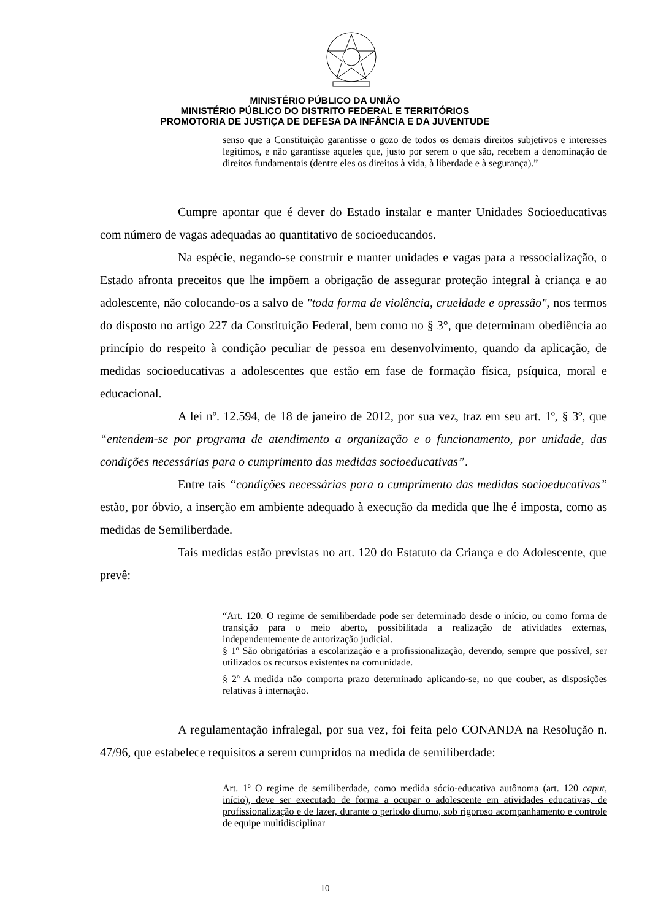MINISTÉRIO PÚBLICO DA UNIÃO
MINISTÉRIO PÚBLICO DO DISTRITO FEDERAL E TERRITÓRIOS
PROMOTORIA DE JUSTIÇA DE DEFESA DA INFÂNCIA E DA JUVENTUDE
senso que a Constituição garantisse o gozo de todos os demais direitos subjetivos e interesses legítimos, e não garantisse aqueles que, justo por serem o que são, recebem a denominação de direitos fundamentais (dentre eles os direitos à vida, à liberdade e à segurança).”
Cumpre apontar que é dever do Estado instalar e manter Unidades Socioeducativas com número de vagas adequadas ao quantitativo de socioeducandos.
Na espécie, negando-se construir e manter unidades e vagas para a ressocialização, o Estado afronta preceitos que lhe impõem a obrigação de assegurar proteção integral à criança e ao adolescente, não colocando-os a salvo de "toda forma de violência, crueldade e opressão", nos termos do disposto no artigo 227 da Constituição Federal, bem como no § 3°, que determinam obediência ao princípio do respeito à condição peculiar de pessoa em desenvolvimento, quando da aplicação, de medidas socioeducativas a adolescentes que estão em fase de formação física, psíquica, moral e educacional.
A lei nº. 12.594, de 18 de janeiro de 2012, por sua vez, traz em seu art. 1º, § 3º, que “entendem-se por programa de atendimento a organização e o funcionamento, por unidade, das condições necessárias para o cumprimento das medidas socioeducativas”.
Entre tais “condições necessárias para o cumprimento das medidas socioeducativas” estão, por óbvio, a inserção em ambiente adequado à execução da medida que lhe é imposta, como as medidas de Semiliberdade.
Tais medidas estão previstas no art. 120 do Estatuto da Criança e do Adolescente, que prevê:
“Art. 120. O regime de semiliberdade pode ser determinado desde o início, ou como forma de transição para o meio aberto, possibilitada a realização de atividades externas, independentemente de autorização judicial.
§ 1º São obrigatórias a escolarização e a profissionalização, devendo, sempre que possível, ser utilizados os recursos existentes na comunidade.
§ 2º A medida não comporta prazo determinado aplicando-se, no que couber, as disposições relativas à internação.
A regulamentação infralegal, por sua vez, foi feita pelo CONANDA na Resolução n. 47/96, que estabelece requisitos a serem cumpridos na medida de semiliberdade:
Art. 1º O regime de semiliberdade, como medida sócio-educativa autônoma (art. 120 caput, início), deve ser executado de forma a ocupar o adolescente em atividades educativas, de profissionalização e de lazer, durante o período diurno, sob rigoroso acompanhamento e controle de equipe multidisciplinar
10